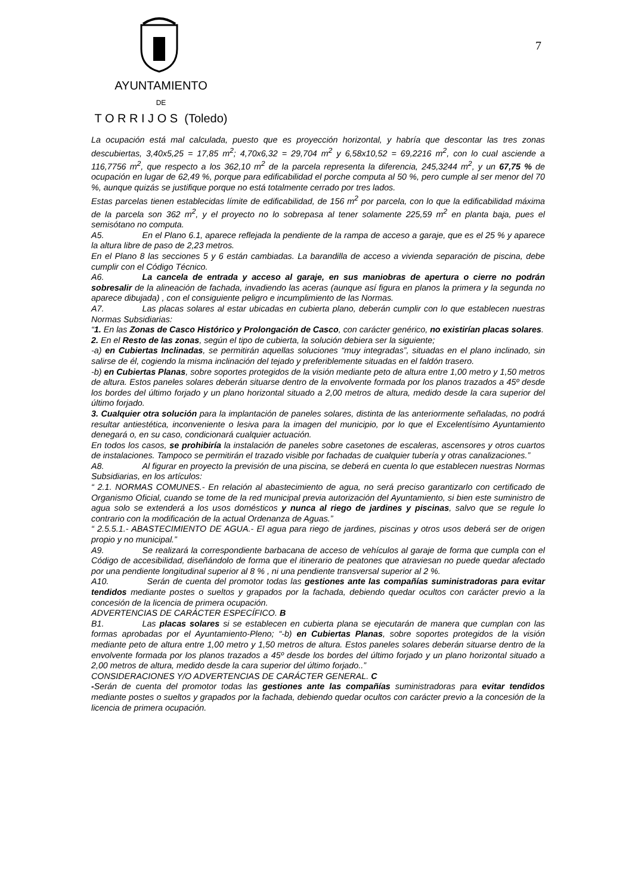AYUNTAMIENTO
DE
T O R R I J O S (Toledo)
7
La ocupación está mal calculada, puesto que es proyección horizontal, y habría que descontar las tres zonas descubiertas, 3,40x5,25 = 17,85 m<sup>2</sup>; 4,70x6,32 = 29,704 m<sup>2</sup> y 6,58x10,52 = 69,2216 m<sup>2</sup>, con lo cual asciende a 116,7756 m<sup>2</sup>, que respecto a los 362,10 m<sup>2</sup> de la parcela representa la diferencia, 245,3244 m<sup>2</sup>, y un 67,75 % de ocupación en lugar de 62,49 %, porque para edificabilidad el porche computa al 50 %, pero cumple al ser menor del 70 %, aunque quizás se justifique porque no está totalmente cerrado por tres lados.
Estas parcelas tienen establecidas límite de edificabilidad, de 156 m<sup>2</sup> por parcela, con lo que la edificabilidad máxima de la parcela son 362 m<sup>2</sup>, y el proyecto no lo sobrepasa al tener solamente 225,59 m<sup>2</sup> en planta baja, pues el semisótano no computa.
A5. En el Plano 6.1, aparece reflejada la pendiente de la rampa de acceso a garaje, que es el 25 % y aparece la altura libre de paso de 2,23 metros.
En el Plano 8 las secciones 5 y 6 están cambiadas. La barandilla de acceso a vivienda separación de piscina, debe cumplir con el Código Técnico.
A6. La cancela de entrada y acceso al garaje, en sus maniobras de apertura o cierre no podrán sobresalir de la alineación de fachada, invadiendo las aceras (aunque así figura en planos la primera y la segunda no aparece dibujada) , con el consiguiente peligro e incumplimiento de las Normas.
A7. Las placas solares al estar ubicadas en cubierta plano, deberán cumplir con lo que establecen nuestras Normas Subsidiarias:
“1. En las Zonas de Casco Histórico y Prolongación de Casco, con carácter genérico, no existirían placas solares.
2. En el Resto de las zonas, según el tipo de cubierta, la solución debiera ser la siguiente;
-a) en Cubiertas Inclinadas, se permitirán aquellas soluciones “muy integradas”, situadas en el plano inclinado, sin salirse de él, cogiendo la misma inclinación del tejado y preferiblemente situadas en el faldón trasero.
-b) en Cubiertas Planas, sobre soportes protegidos de la visión mediante peto de altura entre 1,00 metro y 1,50 metros de altura. Estos paneles solares deberán situarse dentro de la envolvente formada por los planos trazados a 45º desde los bordes del último forjado y un plano horizontal situado a 2,00 metros de altura, medido desde la cara superior del último forjado.
3. Cualquier otra solución para la implantación de paneles solares, distinta de las anteriormente señaladas, no podrá resultar antiestética, inconveniente o lesiva para la imagen del municipio, por lo que el Excelentísimo Ayuntamiento denegará o, en su caso, condicionará cualquier actuación.
En todos los casos, se prohibiría la instalación de paneles sobre casetones de escaleras, ascensores y otros cuartos de instalaciones. Tampoco se permitirán el trazado visible por fachadas de cualquier tubería y otras canalizaciones.”
A8. Al figurar en proyecto la previsión de una piscina, se deberá en cuenta lo que establecen nuestras Normas Subsidiarias, en los artículos:
“ 2.1. NORMAS COMUNES.- En relación al abastecimiento de agua, no será preciso garantizarlo con certificado de Organismo Oficial, cuando se tome de la red municipal previa autorización del Ayuntamiento, si bien este suministro de agua solo se extenderá a los usos domésticos y nunca al riego de jardines y piscinas, salvo que se regule lo contrario con la modificación de la actual Ordenanza de Aguas.”
“ 2.5.5.1.- ABASTECIMIENTO DE AGUA.- El agua para riego de jardines, piscinas y otros usos deberá ser de origen propio y no municipal.”
A9. Se realizará la correspondiente barbacana de acceso de vehículos al garaje de forma que cumpla con el Código de accesibilidad, diseñándolo de forma que el itinerario de peatones que atraviesan no puede quedar afectado por una pendiente longitudinal superior al 8 % , ni una pendiente transversal superior al 2 %.
A10. Serán de cuenta del promotor todas las gestiones ante las compañías suministradoras para evitar tendidos mediante postes o sueltos y grapados por la fachada, debiendo quedar ocultos con carácter previo a la concesión de la licencia de primera ocupación.
ADVERTENCIAS DE CARÁCTER ESPECÍFICO. B
B1. Las placas solares si se establecen en cubierta plana se ejecutarán de manera que cumplan con las formas aprobadas por el Ayuntamiento-Pleno; “-b) en Cubiertas Planas, sobre soportes protegidos de la visión mediante peto de altura entre 1,00 metro y 1,50 metros de altura. Estos paneles solares deberán situarse dentro de la envolvente formada por los planos trazados a 45º desde los bordes del último forjado y un plano horizontal situado a 2,00 metros de altura, medido desde la cara superior del último forjado..”
CONSIDERACIONES Y/O ADVERTENCIAS DE CARÁCTER GENERAL. C
-Serán de cuenta del promotor todas las gestiones ante las compañías suministradoras para evitar tendidos mediante postes o sueltos y grapados por la fachada, debiendo quedar ocultos con carácter previo a la concesión de la licencia de primera ocupación.